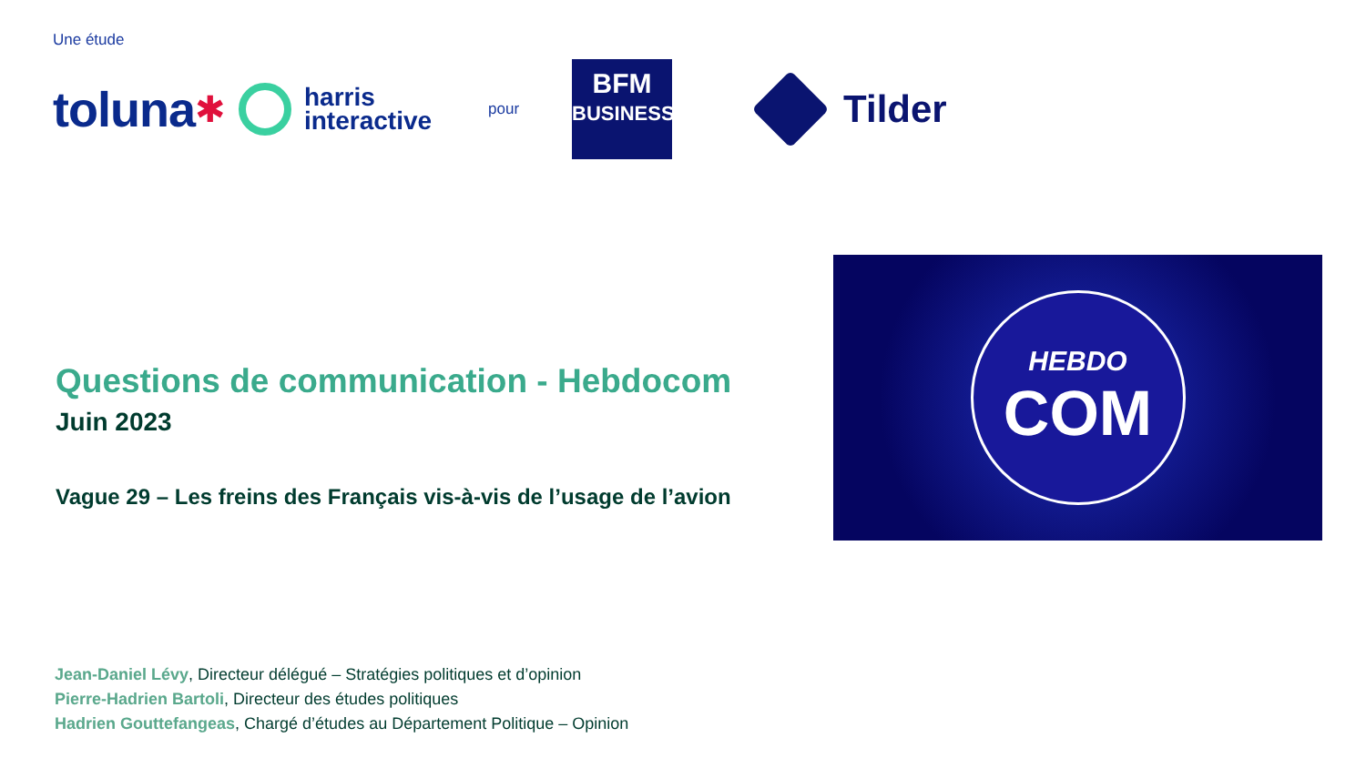Une étude
toluna ✱
harris
interactive
pour
BFM
BUSINESS
Tilder
Questions de communication - Hebdocom
Juin 2023
Vague 29 – Les freins des Français vis-à-vis de l’usage de l’avion
HEBDO
COM
Jean-Daniel Lévy, Directeur délégué – Stratégies politiques et d’opinion
Pierre-Hadrien Bartoli, Directeur des études politiques
Hadrien Gouttefangeas, Chargé d’études au Département Politique – Opinion